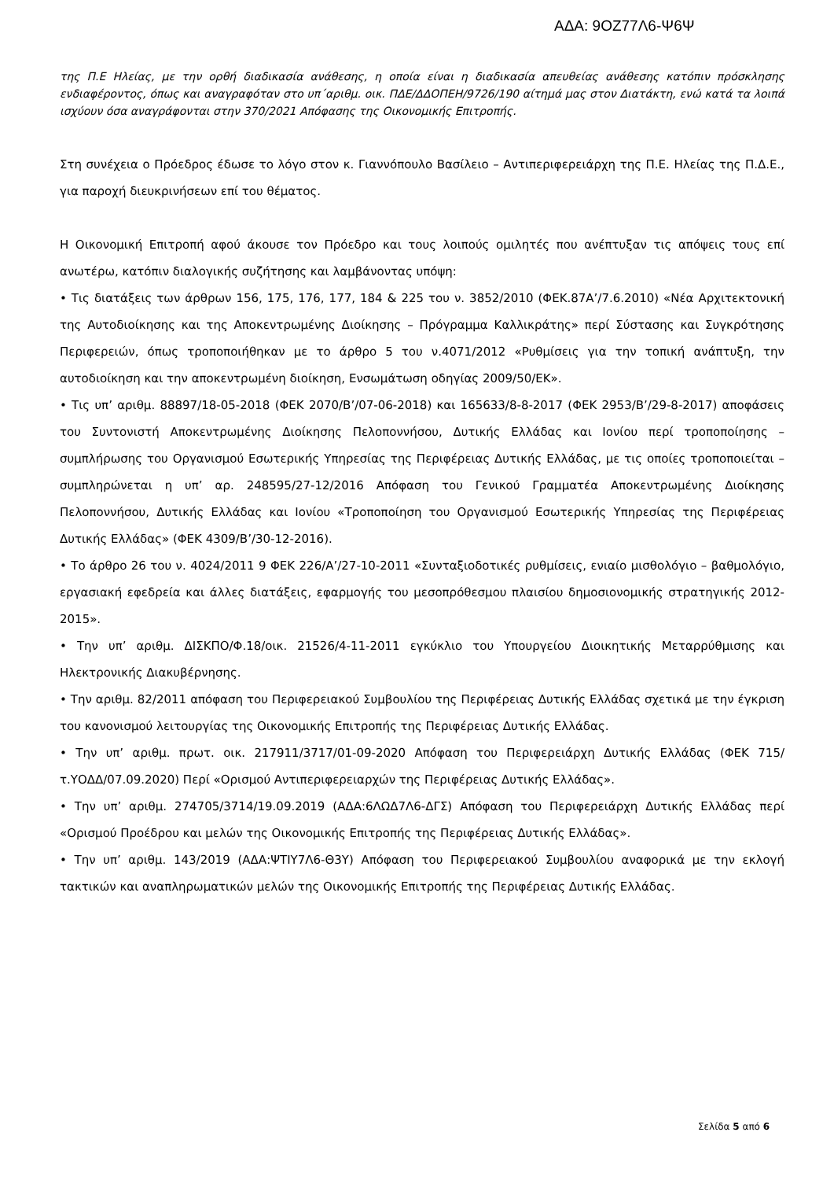ΑΔΑ: 9ΟΖ77Λ6-Ψ6Ψ
της Π.Ε Ηλείας, με την ορθή διαδικασία ανάθεσης, η οποία είναι η διαδικασία απευθείας ανάθεσης κατόπιν πρόσκλησης ενδιαφέροντος, όπως και αναγραφόταν στο υπ΄αριθμ. οικ. ΠΔΕ/ΔΔΟΠΕΗ/9726/190 αίτημά μας στον Διατάκτη, ενώ κατά τα λοιπά ισχύουν όσα αναγράφονται στην 370/2021 Απόφασης της Οικονομικής Επιτροπής.
Στη συνέχεια ο Πρόεδρος έδωσε το λόγο στον κ. Γιαννόπουλο Βασίλειο – Αντιπεριφερειάρχη της Π.Ε. Ηλείας της Π.Δ.Ε., για παροχή διευκρινήσεων επί του θέματος.
Η Οικονομική Επιτροπή αφού άκουσε τον Πρόεδρο και τους λοιπούς ομιλητές που ανέπτυξαν τις απόψεις τους επί ανωτέρω, κατόπιν διαλογικής συζήτησης και λαμβάνοντας υπόψη:
• Τις διατάξεις των άρθρων 156, 175, 176, 177, 184 & 225 του ν. 3852/2010 (ΦΕΚ.87Α’/7.6.2010) «Νέα Αρχιτεκτονική της Αυτοδιοίκησης και της Αποκεντρωμένης Διοίκησης – Πρόγραμμα Καλλικράτης» περί Σύστασης και Συγκρότησης Περιφερειών, όπως τροποποιήθηκαν με το άρθρο 5 του ν.4071/2012 «Ρυθμίσεις για την τοπική ανάπτυξη, την αυτοδιοίκηση και την αποκεντρωμένη διοίκηση, Ενσωμάτωση οδηγίας 2009/50/ΕΚ».
• Τις υπ’ αριθμ. 88897/18-05-2018 (ΦΕΚ 2070/Β’/07-06-2018) και 165633/8-8-2017 (ΦΕΚ 2953/Β’/29-8-2017) αποφάσεις του Συντονιστή Αποκεντρωμένης Διοίκησης Πελοποννήσου, Δυτικής Ελλάδας και Ιονίου περί τροποποίησης – συμπλήρωσης του Οργανισμού Εσωτερικής Υπηρεσίας της Περιφέρειας Δυτικής Ελλάδας, με τις οποίες τροποποιείται – συμπληρώνεται η υπ’ αρ. 248595/27-12/2016 Απόφαση του Γενικού Γραμματέα Αποκεντρωμένης Διοίκησης Πελοποννήσου, Δυτικής Ελλάδας και Ιονίου «Τροποποίηση του Οργανισμού Εσωτερικής Υπηρεσίας της Περιφέρειας Δυτικής Ελλάδας» (ΦΕΚ 4309/Β’/30-12-2016).
• Το άρθρο 26 του ν. 4024/2011 9 ΦΕΚ 226/Α’/27-10-2011 «Συνταξιοδοτικές ρυθμίσεις, ενιαίο μισθολόγιο – βαθμολόγιο, εργασιακή εφεδρεία και άλλες διατάξεις, εφαρμογής του μεσοπρόθεσμου πλαισίου δημοσιονομικής στρατηγικής 2012-2015».
• Την υπ’ αριθμ. ΔΙΣΚΠΟ/Φ.18/οικ. 21526/4-11-2011 εγκύκλιο του Υπουργείου Διοικητικής Μεταρρύθμισης και Ηλεκτρονικής Διακυβέρνησης.
• Την αριθμ. 82/2011 απόφαση του Περιφερειακού Συμβουλίου της Περιφέρειας Δυτικής Ελλάδας σχετικά με την έγκριση του κανονισμού λειτουργίας της Οικονομικής Επιτροπής της Περιφέρειας Δυτικής Ελλάδας.
• Την υπ’ αριθμ. πρωτ. οικ. 217911/3717/01-09-2020 Απόφαση του Περιφερειάρχη Δυτικής Ελλάδας (ΦΕΚ 715/τ.ΥΟΔΔ/07.09.2020) Περί «Ορισμού Αντιπεριφερειαρχών της Περιφέρειας Δυτικής Ελλάδας».
• Την υπ’ αριθμ. 274705/3714/19.09.2019 (ΑΔΑ:6ΛΩΔ7Λ6-ΔΓΣ) Απόφαση του Περιφερειάρχη Δυτικής Ελλάδας περί «Ορισμού Προέδρου και μελών της Οικονομικής Επιτροπής της Περιφέρειας Δυτικής Ελλάδας».
• Την υπ’ αριθμ. 143/2019 (ΑΔΑ:ΨΤΙΥ7Λ6-Θ3Υ) Απόφαση του Περιφερειακού Συμβουλίου αναφορικά με την εκλογή τακτικών και αναπληρωματικών μελών της Οικονομικής Επιτροπής της Περιφέρειας Δυτικής Ελλάδας.
Σελίδα 5 από 6